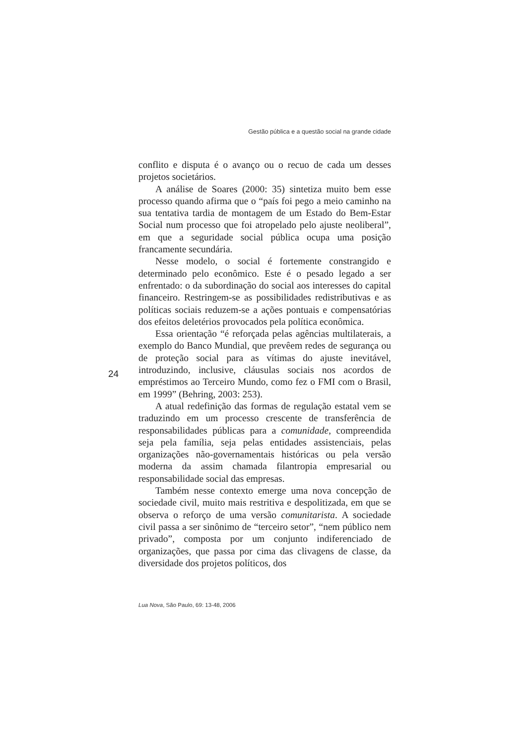Gestão pública e a questão social na grande cidade
conflito e disputa é o avanço ou o recuo de cada um desses projetos societários.
A análise de Soares (2000: 35) sintetiza muito bem esse processo quando afirma que o “país foi pego a meio caminho na sua tentativa tardia de montagem de um Estado do Bem-Estar Social num processo que foi atropelado pelo ajuste neoliberal”, em que a seguridade social pública ocupa uma posição francamente secundária.
Nesse modelo, o social é fortemente constrangido e determinado pelo econômico. Este é o pesado legado a ser enfrentado: o da subordinação do social aos interesses do capital financeiro. Restringem-se as possibilidades redistributivas e as políticas sociais reduzem-se a ações pontuais e compensatórias dos efeitos deletérios provocados pela política econômica.
Essa orientação “é reforçada pelas agências multilaterais, a exemplo do Banco Mundial, que prevêem redes de segurança ou de proteção social para as vítimas do ajuste inevitável, introduzindo, inclusive, cláusulas sociais nos acordos de empréstimos ao Terceiro Mundo, como fez o FMI com o Brasil, em 1999” (Behring, 2003: 253).
A atual redefinição das formas de regulação estatal vem se traduzindo em um processo crescente de transferência de responsabilidades públicas para a comunidade, compreendida seja pela família, seja pelas entidades assistenciais, pelas organizações não-governamentais históricas ou pela versão moderna da assim chamada filantropia empresarial ou responsabilidade social das empresas.
Também nesse contexto emerge uma nova concepção de sociedade civil, muito mais restritiva e despolitizada, em que se observa o reforço de uma versão comunitarista. A sociedade civil passa a ser sinônimo de “terceiro setor”, “nem público nem privado”, composta por um conjunto indiferenciado de organizações, que passa por cima das clivagens de classe, da diversidade dos projetos políticos, dos
24
Lua Nova, São Paulo, 69: 13-48, 2006